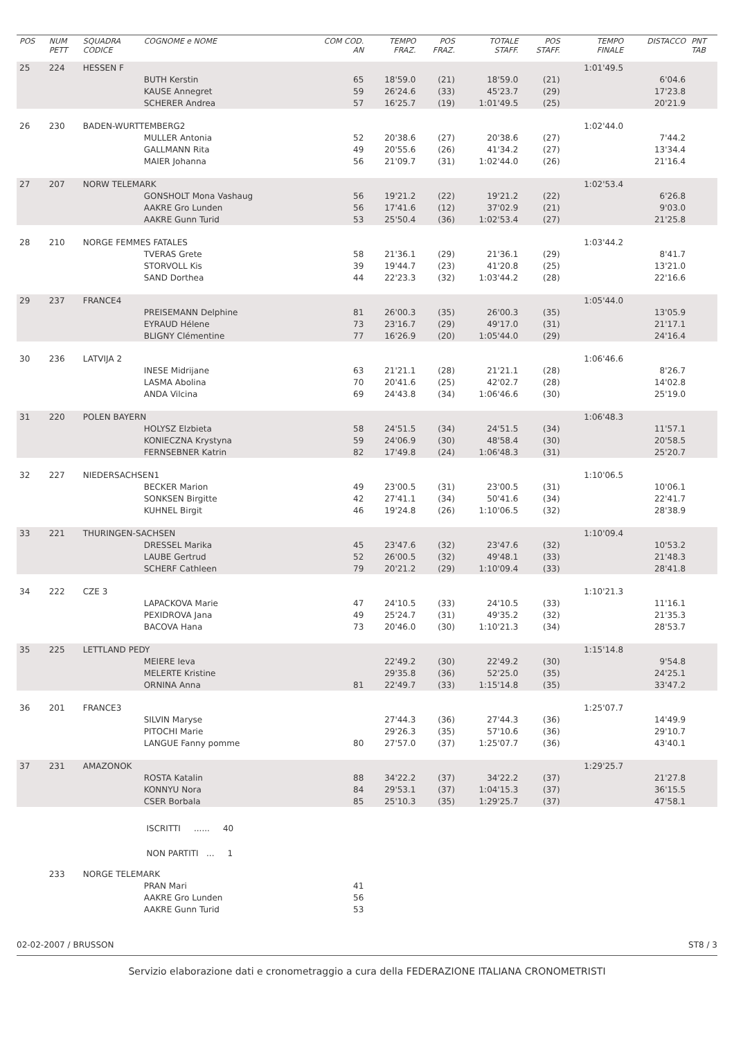| POS | NUM PETT | SQUADRA CODICE | COGNOME e NOME | COM COD. AN | TEMPO FRAZ. | POS FRAZ. | TOTALE STAFF. | POS STAFF. | TEMPO FINALE | DISTACCO | PNT TAB |
| --- | --- | --- | --- | --- | --- | --- | --- | --- | --- | --- | --- |
| 25 | 224 | HESSEN F | | | | | | | 1:01'49.5 | | |
| | | | BUTH Kerstin | 65 | 18'59.0 | (21) | 18'59.0 | (21) | | 6'04.6 | |
| | | | KAUSE Annegret | 59 | 26'24.6 | (33) | 45'23.7 | (29) | | 17'23.8 | |
| | | | SCHERER Andrea | 57 | 16'25.7 | (19) | 1:01'49.5 | (25) | | 20'21.9 | |
| 26 | 230 | BADEN-WURTTEMBERG2 | | | | | | | 1:02'44.0 | | |
| | | | MULLER Antonia | 52 | 20'38.6 | (27) | 20'38.6 | (27) | | 7'44.2 | |
| | | | GALLMANN Rita | 49 | 20'55.6 | (26) | 41'34.2 | (27) | | 13'34.4 | |
| | | | MAIER Johanna | 56 | 21'09.7 | (31) | 1:02'44.0 | (26) | | 21'16.4 | |
| 27 | 207 | NORW TELEMARK | | | | | | | 1:02'53.4 | | |
| | | | GONSHOLT Mona Vashaug | 56 | 19'21.2 | (22) | 19'21.2 | (22) | | 6'26.8 | |
| | | | AAKRE Gro Lunden | 56 | 17'41.6 | (12) | 37'02.9 | (21) | | 9'03.0 | |
| | | | AAKRE Gunn Turid | 53 | 25'50.4 | (36) | 1:02'53.4 | (27) | | 21'25.8 | |
| 28 | 210 | NORGE FEMMES FATALES | | | | | | | 1:03'44.2 | | |
| | | | TVERAS Grete | 58 | 21'36.1 | (29) | 21'36.1 | (29) | | 8'41.7 | |
| | | | STORVOLL Kis | 39 | 19'44.7 | (23) | 41'20.8 | (25) | | 13'21.0 | |
| | | | SAND Dorthea | 44 | 22'23.3 | (32) | 1:03'44.2 | (28) | | 22'16.6 | |
| 29 | 237 | FRANCE4 | | | | | | | 1:05'44.0 | | |
| | | | PREISEMANN Delphine | 81 | 26'00.3 | (35) | 26'00.3 | (35) | | 13'05.9 | |
| | | | EYRAUD Hélene | 73 | 23'16.7 | (29) | 49'17.0 | (31) | | 21'17.1 | |
| | | | BLIGNY Clémentine | 77 | 16'26.9 | (20) | 1:05'44.0 | (29) | | 24'16.4 | |
| 30 | 236 | LATVIJA 2 | | | | | | | 1:06'46.6 | | |
| | | | INESE Midrijane | 63 | 21'21.1 | (28) | 21'21.1 | (28) | | 8'26.7 | |
| | | | LASMA Abolina | 70 | 20'41.6 | (25) | 42'02.7 | (28) | | 14'02.8 | |
| | | | ANDA Vilcina | 69 | 24'43.8 | (34) | 1:06'46.6 | (30) | | 25'19.0 | |
| 31 | 220 | POLEN BAYERN | | | | | | | 1:06'48.3 | | |
| | | | HOLYSZ Elzbieta | 58 | 24'51.5 | (34) | 24'51.5 | (34) | | 11'57.1 | |
| | | | KONIECZNA Krystyna | 59 | 24'06.9 | (30) | 48'58.4 | (30) | | 20'58.5 | |
| | | | FERNSEBNER Katrin | 82 | 17'49.8 | (24) | 1:06'48.3 | (31) | | 25'20.7 | |
| 32 | 227 | NIEDERSACHSEN1 | | | | | | | 1:10'06.5 | | |
| | | | BECKER Marion | 49 | 23'00.5 | (31) | 23'00.5 | (31) | | 10'06.1 | |
| | | | SONKSEN Birgitte | 42 | 27'41.1 | (34) | 50'41.6 | (34) | | 22'41.7 | |
| | | | KUHNEL Birgit | 46 | 19'24.8 | (26) | 1:10'06.5 | (32) | | 28'38.9 | |
| 33 | 221 | THURINGEN-SACHSEN | | | | | | | 1:10'09.4 | | |
| | | | DRESSEL Marika | 45 | 23'47.6 | (32) | 23'47.6 | (32) | | 10'53.2 | |
| | | | LAUBE Gertrud | 52 | 26'00.5 | (32) | 49'48.1 | (33) | | 21'48.3 | |
| | | | SCHERF Cathleen | 79 | 20'21.2 | (29) | 1:10'09.4 | (33) | | 28'41.8 | |
| 34 | 222 | CZE 3 | | | | | | | 1:10'21.3 | | |
| | | | LAPACKOVA Marie | 47 | 24'10.5 | (33) | 24'10.5 | (33) | | 11'16.1 | |
| | | | PEXIDROVA Jana | 49 | 25'24.7 | (31) | 49'35.2 | (32) | | 21'35.3 | |
| | | | BACOVA Hana | 73 | 20'46.0 | (30) | 1:10'21.3 | (34) | | 28'53.7 | |
| 35 | 225 | LETTLAND PEDY | | | | | | | 1:15'14.8 | | |
| | | | MEIERE Ieva | | 22'49.2 | (30) | 22'49.2 | (30) | | 9'54.8 | |
| | | | MELERTE Kristine | | 29'35.8 | (36) | 52'25.0 | (35) | | 24'25.1 | |
| | | | ORNINA Anna | 81 | 22'49.7 | (33) | 1:15'14.8 | (35) | | 33'47.2 | |
| 36 | 201 | FRANCE3 | | | | | | | 1:25'07.7 | | |
| | | | SILVIN Maryse | | 27'44.3 | (36) | 27'44.3 | (36) | | 14'49.9 | |
| | | | PITOCHI Marie | | 29'26.3 | (35) | 57'10.6 | (36) | | 29'10.7 | |
| | | | LANGUE Fanny pomme | 80 | 27'57.0 | (37) | 1:25'07.7 | (36) | | 43'40.1 | |
| 37 | 231 | AMAZONOK | | | | | | | 1:29'25.7 | | |
| | | | ROSTA Katalin | 88 | 34'22.2 | (37) | 34'22.2 | (37) | | 21'27.8 | |
| | | | KONNYU Nora | 84 | 29'53.1 | (37) | 1:04'15.3 | (37) | | 36'15.5 | |
| | | | CSER Borbala | 85 | 25'10.3 | (35) | 1:29'25.7 | (37) | | 47'58.1 | |
| | | | ISCRITTI ...... 40 | | | | | | | | |
| | | | NON PARTITI ... 1 | | | | | | | | |
| | 233 | NORGE TELEMARK | | | | | | | | | |
| | | | PRAN Mari | 41 | | | | | | | |
| | | | AAKRE Gro Lunden | 56 | | | | | | | |
| | | | AAKRE Gunn Turid | 53 | | | | | | | |
02-02-2007 / BRUSSON ST8 / 3
Servizio elaborazione dati e cronometraggio a cura della FEDERAZIONE ITALIANA CRONOMETRISTI